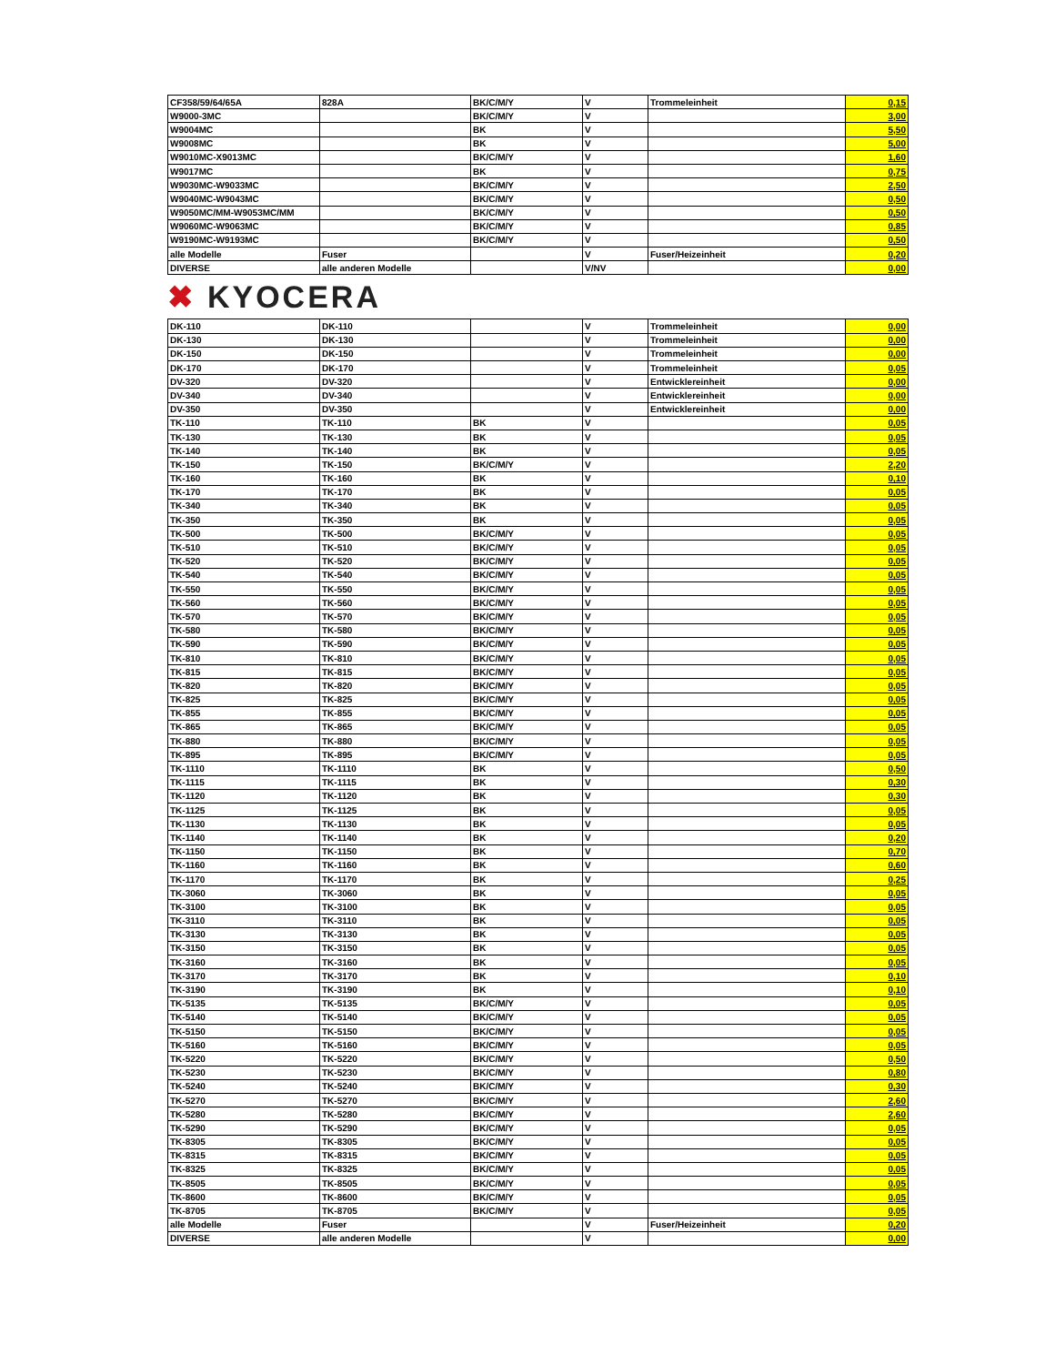| CF358/59/64/65A | 828A | BK/C/M/Y | V | Trommeleinheit | 0,15 |
| W9000-3MC | | BK/C/M/Y | V | | 3,00 |
| W9004MC | | BK | V | | 5,50 |
| W9008MC | | BK | V | | 5,00 |
| W9010MC-X9013MC | | BK/C/M/Y | V | | 1,60 |
| W9017MC | | BK | V | | 0,75 |
| W9030MC-W9033MC | | BK/C/M/Y | V | | 2,50 |
| W9040MC-W9043MC | | BK/C/M/Y | V | | 0,50 |
| W9050MC/MM-W9053MC/MM | | BK/C/M/Y | V | | 0,50 |
| W9060MC-W9063MC | | BK/C/M/Y | V | | 0,85 |
| W9190MC-W9193MC | | BK/C/M/Y | V | | 0,50 |
| alle Modelle | Fuser | | V | Fuser/Heizeinheit | 0,20 |
| DIVERSE | alle anderen Modelle | | V/NV | | 0,00 |
✖ KYOCERA
| DK-110 | DK-110 | | V | Trommeleinheit | 0,00 |
| DK-130 | DK-130 | | V | Trommeleinheit | 0,00 |
| DK-150 | DK-150 | | V | Trommeleinheit | 0,00 |
| DK-170 | DK-170 | | V | Trommeleinheit | 0,05 |
| DV-320 | DV-320 | | V | Entwicklereinheit | 0,00 |
| DV-340 | DV-340 | | V | Entwicklereinheit | 0,00 |
| DV-350 | DV-350 | | V | Entwicklereinheit | 0,00 |
| TK-110 | TK-110 | BK | V | | 0,05 |
| TK-130 | TK-130 | BK | V | | 0,05 |
| TK-140 | TK-140 | BK | V | | 0,05 |
| TK-150 | TK-150 | BK/C/M/Y | V | | 2,20 |
| TK-160 | TK-160 | BK | V | | 0,10 |
| TK-170 | TK-170 | BK | V | | 0,05 |
| TK-340 | TK-340 | BK | V | | 0,05 |
| TK-350 | TK-350 | BK | V | | 0,05 |
| TK-500 | TK-500 | BK/C/M/Y | V | | 0,05 |
| TK-510 | TK-510 | BK/C/M/Y | V | | 0,05 |
| TK-520 | TK-520 | BK/C/M/Y | V | | 0,05 |
| TK-540 | TK-540 | BK/C/M/Y | V | | 0,05 |
| TK-550 | TK-550 | BK/C/M/Y | V | | 0,05 |
| TK-560 | TK-560 | BK/C/M/Y | V | | 0,05 |
| TK-570 | TK-570 | BK/C/M/Y | V | | 0,05 |
| TK-580 | TK-580 | BK/C/M/Y | V | | 0,05 |
| TK-590 | TK-590 | BK/C/M/Y | V | | 0,05 |
| TK-810 | TK-810 | BK/C/M/Y | V | | 0,05 |
| TK-815 | TK-815 | BK/C/M/Y | V | | 0,05 |
| TK-820 | TK-820 | BK/C/M/Y | V | | 0,05 |
| TK-825 | TK-825 | BK/C/M/Y | V | | 0,05 |
| TK-855 | TK-855 | BK/C/M/Y | V | | 0,05 |
| TK-865 | TK-865 | BK/C/M/Y | V | | 0,05 |
| TK-880 | TK-880 | BK/C/M/Y | V | | 0,05 |
| TK-895 | TK-895 | BK/C/M/Y | V | | 0,05 |
| TK-1110 | TK-1110 | BK | V | | 0,50 |
| TK-1115 | TK-1115 | BK | V | | 0,30 |
| TK-1120 | TK-1120 | BK | V | | 0,30 |
| TK-1125 | TK-1125 | BK | V | | 0,05 |
| TK-1130 | TK-1130 | BK | V | | 0,05 |
| TK-1140 | TK-1140 | BK | V | | 0,20 |
| TK-1150 | TK-1150 | BK | V | | 0,70 |
| TK-1160 | TK-1160 | BK | V | | 0,60 |
| TK-1170 | TK-1170 | BK | V | | 0,25 |
| TK-3060 | TK-3060 | BK | V | | 0,05 |
| TK-3100 | TK-3100 | BK | V | | 0,05 |
| TK-3110 | TK-3110 | BK | V | | 0,05 |
| TK-3130 | TK-3130 | BK | V | | 0,05 |
| TK-3150 | TK-3150 | BK | V | | 0,05 |
| TK-3160 | TK-3160 | BK | V | | 0,05 |
| TK-3170 | TK-3170 | BK | V | | 0,10 |
| TK-3190 | TK-3190 | BK | V | | 0,10 |
| TK-5135 | TK-5135 | BK/C/M/Y | V | | 0,05 |
| TK-5140 | TK-5140 | BK/C/M/Y | V | | 0,05 |
| TK-5150 | TK-5150 | BK/C/M/Y | V | | 0,05 |
| TK-5160 | TK-5160 | BK/C/M/Y | V | | 0,05 |
| TK-5220 | TK-5220 | BK/C/M/Y | V | | 0,50 |
| TK-5230 | TK-5230 | BK/C/M/Y | V | | 0,80 |
| TK-5240 | TK-5240 | BK/C/M/Y | V | | 0,30 |
| TK-5270 | TK-5270 | BK/C/M/Y | V | | 2,60 |
| TK-5280 | TK-5280 | BK/C/M/Y | V | | 2,60 |
| TK-5290 | TK-5290 | BK/C/M/Y | V | | 0,05 |
| TK-8305 | TK-8305 | BK/C/M/Y | V | | 0,05 |
| TK-8315 | TK-8315 | BK/C/M/Y | V | | 0,05 |
| TK-8325 | TK-8325 | BK/C/M/Y | V | | 0,05 |
| TK-8505 | TK-8505 | BK/C/M/Y | V | | 0,05 |
| TK-8600 | TK-8600 | BK/C/M/Y | V | | 0,05 |
| TK-8705 | TK-8705 | BK/C/M/Y | V | | 0,05 |
| alle Modelle | Fuser | | V | Fuser/Heizeinheit | 0,20 |
| DIVERSE | alle anderen Modelle | | V | | 0,00 |